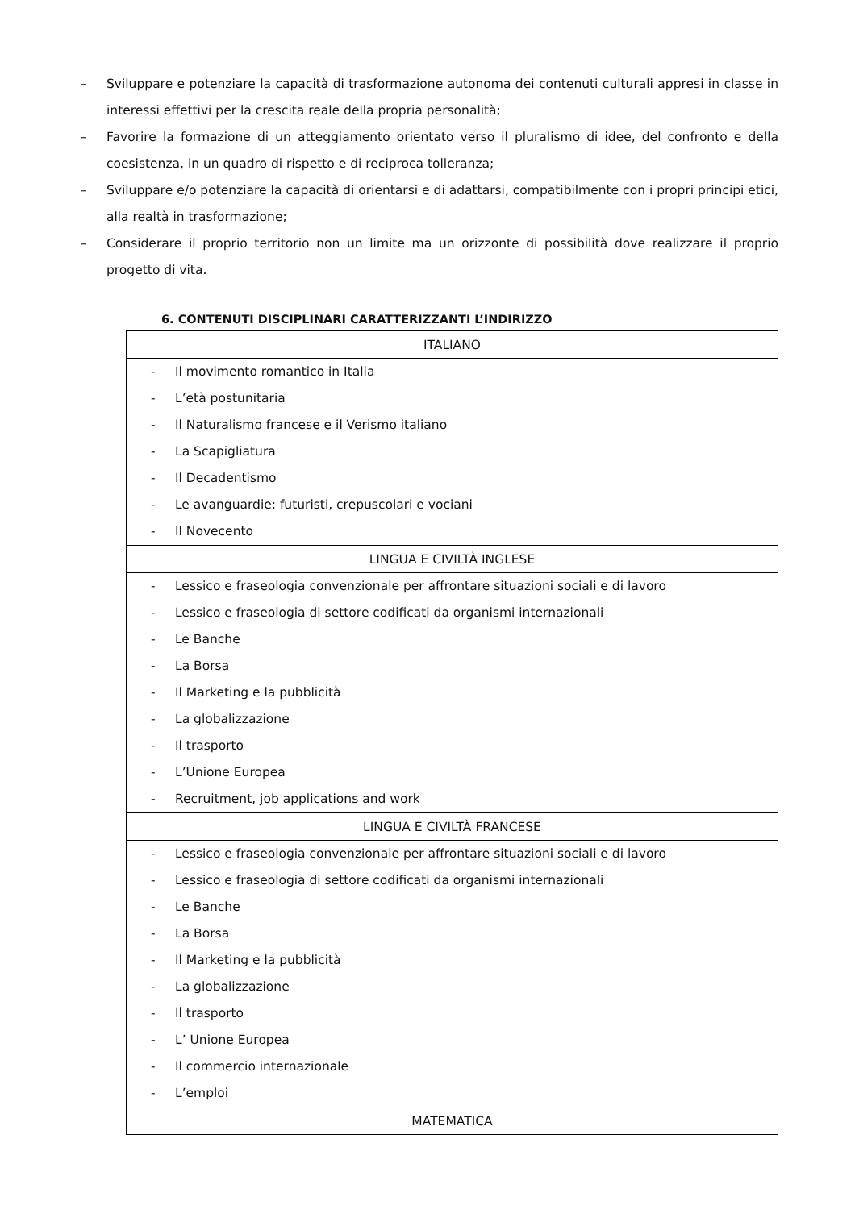– Sviluppare e potenziare la capacità di trasformazione autonoma dei contenuti culturali appresi in classe in interessi effettivi per la crescita reale della propria personalità;
– Favorire la formazione di un atteggiamento orientato verso il pluralismo di idee, del confronto e della coesistenza, in un quadro di rispetto e di reciproca tolleranza;
– Sviluppare e/o potenziare la capacità di orientarsi e di adattarsi, compatibilmente con i propri principi etici, alla realtà in trasformazione;
– Considerare il proprio territorio non un limite ma un orizzonte di possibilità dove realizzare il proprio progetto di vita.
6. CONTENUTI DISCIPLINARI CARATTERIZZANTI L’INDIRIZZO
| ITALIANO |
| --- |
| - Il movimento romantico in Italia - L’età postunitaria - Il Naturalismo francese e il Verismo italiano - La Scapigliatura - Il Decadentismo - Le avanguardie: futuristi, crepuscolari e vociani - Il Novecento |
| LINGUA E CIVILTÀ INGLESE |
| - Lessico e fraseologia convenzionale per affrontare situazioni sociali e di lavoro - Lessico e fraseologia di settore codificati da organismi internazionali - Le Banche - La Borsa - Il Marketing e la pubblicità - La globalizzazione - Il trasporto - L’Unione Europea - Recruitment, job applications and work |
| LINGUA E CIVILTÀ FRANCESE |
| - Lessico e fraseologia convenzionale per affrontare situazioni sociali e di lavoro - Lessico e fraseologia di settore codificati da organismi internazionali - Le Banche - La Borsa - Il Marketing e la pubblicità - La globalizzazione - Il trasporto - L’ Unione Europea - Il commercio internazionale - L’emploi |
| MATEMATICA |